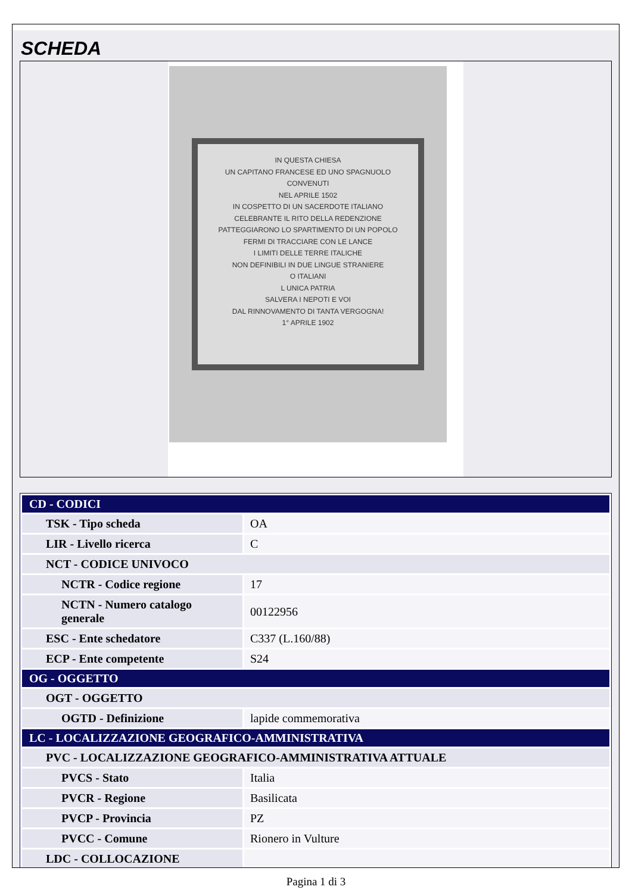SCHEDA
IN QUESTA CHIESA
UN CAPITANO FRANCESE ED UNO SPAGNUOLO
CONVENUTI
NEL APRILE 1502
IN COSPETTO DI UN SACERDOTE ITALIANO
CELEBRANTE IL RITO DELLA REDENZIONE
PATTEGGIARONO LO SPARTIMENTO DI UN POPOLO
FERMI DI TRACCIARE CON LE LANCE
I LIMITI DELLE TERRE ITALICHE
NON DEFINIBILI IN DUE LINGUE STRANIERE
O ITALIANI
L UNICA PATRIA
SALVERA I NEPOTI E VOI
DAL RINNOVAMENTO DI TANTA VERGOGNA!
1° APRILE 1902
| CD - CODICI | |
| TSK - Tipo scheda | OA |
| LIR - Livello ricerca | C |
| NCT - CODICE UNIVOCO | |
| NCTR - Codice regione | 17 |
| NCTN - Numero catalogo generale | 00122956 |
| ESC - Ente schedatore | C337 (L.160/88) |
| ECP - Ente competente | S24 |
| OG - OGGETTO | |
| OGT - OGGETTO | |
| OGTD - Definizione | lapide commemorativa |
| LC - LOCALIZZAZIONE GEOGRAFICO-AMMINISTRATIVA | |
| PVC - LOCALIZZAZIONE GEOGRAFICO-AMMINISTRATIVA ATTUALE | |
| PVCS - Stato | Italia |
| PVCR - Regione | Basilicata |
| PVCP - Provincia | PZ |
| PVCC - Comune | Rionero in Vulture |
| LDC - COLLOCAZIONE | |
Pagina 1 di 3